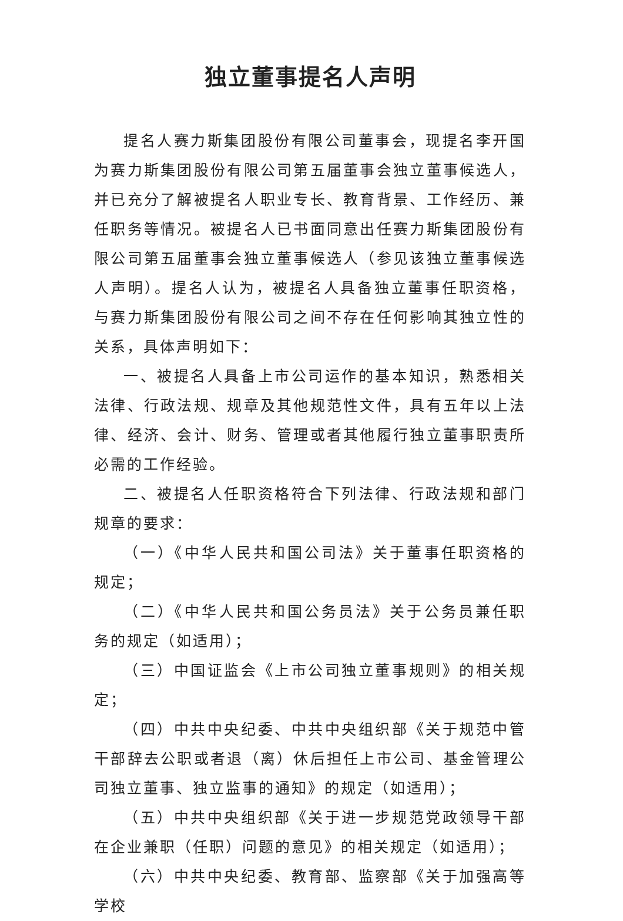独立董事提名人声明
提名人赛力斯集团股份有限公司董事会，现提名李开国为赛力斯集团股份有限公司第五届董事会独立董事候选人，并已充分了解被提名人职业专长、教育背景、工作经历、兼任职务等情况。被提名人已书面同意出任赛力斯集团股份有限公司第五届董事会独立董事候选人（参见该独立董事候选人声明）。提名人认为，被提名人具备独立董事任职资格，与赛力斯集团股份有限公司之间不存在任何影响其独立性的关系，具体声明如下：
一、被提名人具备上市公司运作的基本知识，熟悉相关法律、行政法规、规章及其他规范性文件，具有五年以上法律、经济、会计、财务、管理或者其他履行独立董事职责所必需的工作经验。
二、被提名人任职资格符合下列法律、行政法规和部门规章的要求：
（一）《中华人民共和国公司法》关于董事任职资格的规定；
（二）《中华人民共和国公务员法》关于公务员兼任职务的规定（如适用）；
（三）中国证监会《上市公司独立董事规则》的相关规定；
（四）中共中央纪委、中共中央组织部《关于规范中管干部辞去公职或者退（离）休后担任上市公司、基金管理公司独立董事、独立监事的通知》的规定（如适用）；
（五）中共中央组织部《关于进一步规范党政领导干部在企业兼职（任职）问题的意见》的相关规定（如适用）；
（六）中共中央纪委、教育部、监察部《关于加强高等学校